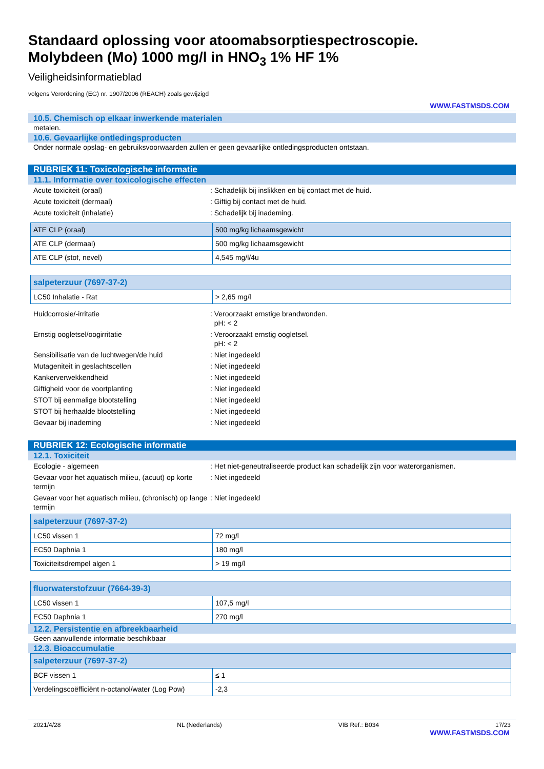Standaard oplossing voor atoomabsorptiespectroscopie.
Molybdeen (Mo) 1000 mg/l in HNO<sub>3</sub> 1% HF 1%
Veiligheidsinformatieblad
volgens Verordening (EG) nr. 1907/2006 (REACH) zoals gewijzigd
WWW.FASTMSDS.COM
10.5. Chemisch op elkaar inwerkende materialen
metalen.
10.6. Gevaarlijke ontledingsproducten
Onder normale opslag- en gebruiksvoorwaarden zullen er geen gevaarlijke ontledingsproducten ontstaan.
RUBRIEK 11: Toxicologische informatie
11.1. Informatie over toxicologische effecten
Acute toxiciteit (oraal): Schadelijk bij inslikken en bij contact met de huid.
Acute toxiciteit (dermaal): Giftig bij contact met de huid.
Acute toxiciteit (inhalatie): Schadelijk bij inademing.
| ATE CLP (oraal) | 500 mg/kg lichaamsgewicht |
| ATE CLP (dermaal) | 500 mg/kg lichaamsgewicht |
| ATE CLP (stof, nevel) | 4,545 mg/l/4u |
| salpeterzuur (7697-37-2) | |
| LC50 Inhalatie - Rat | > 2,65 mg/l |
Huidcorrosie/-irritatie: Veroorzaakt ernstige brandwonden.
pH: < 2
Ernstig oogletsel/oogirritatie: Veroorzaakt ernstig oogletsel.
pH: < 2
Sensibilisatie van de luchtwegen/de huid: Niet ingedeeld
Mutageniteit in geslachtscellen: Niet ingedeeld
Kankerverwekkendheid: Niet ingedeeld
Giftigheid voor de voortplanting: Niet ingedeeld
STOT bij eenmalige blootstelling: Niet ingedeeld
STOT bij herhaalde blootstelling: Niet ingedeeld
Gevaar bij inademing: Niet ingedeeld
RUBRIEK 12: Ecologische informatie
12.1. Toxiciteit
Ecologie - algemeen: Het niet-geneutraliseerde product kan schadelijk zijn voor waterorganismen.
Gevaar voor het aquatisch milieu, (acuut) op korte termijn: Niet ingedeeld
Gevaar voor het aquatisch milieu, (chronisch) op lange termijn: Niet ingedeeld
| salpeterzuur (7697-37-2) | |
| LC50 vissen 1 | 72 mg/l |
| EC50 Daphnia 1 | 180 mg/l |
| Toxiciteitsdrempel algen 1 | > 19 mg/l |
| fluorwaterstofzuur (7664-39-3) | |
| LC50 vissen 1 | 107,5 mg/l |
| EC50 Daphnia 1 | 270 mg/l |
12.2. Persistentie en afbreekbaarheid
Geen aanvullende informatie beschikbaar
12.3. Bioaccumulatie
| salpeterzuur (7697-37-2) | |
| BCF vissen 1 | ≤ 1 |
| Verdelingscoëfficiënt n-octanol/water (Log Pow) | -2,3 |
2021/4/28 NL (Nederlands) VIB Ref.: B034 17/23
WWW.FASTMSDS.COM